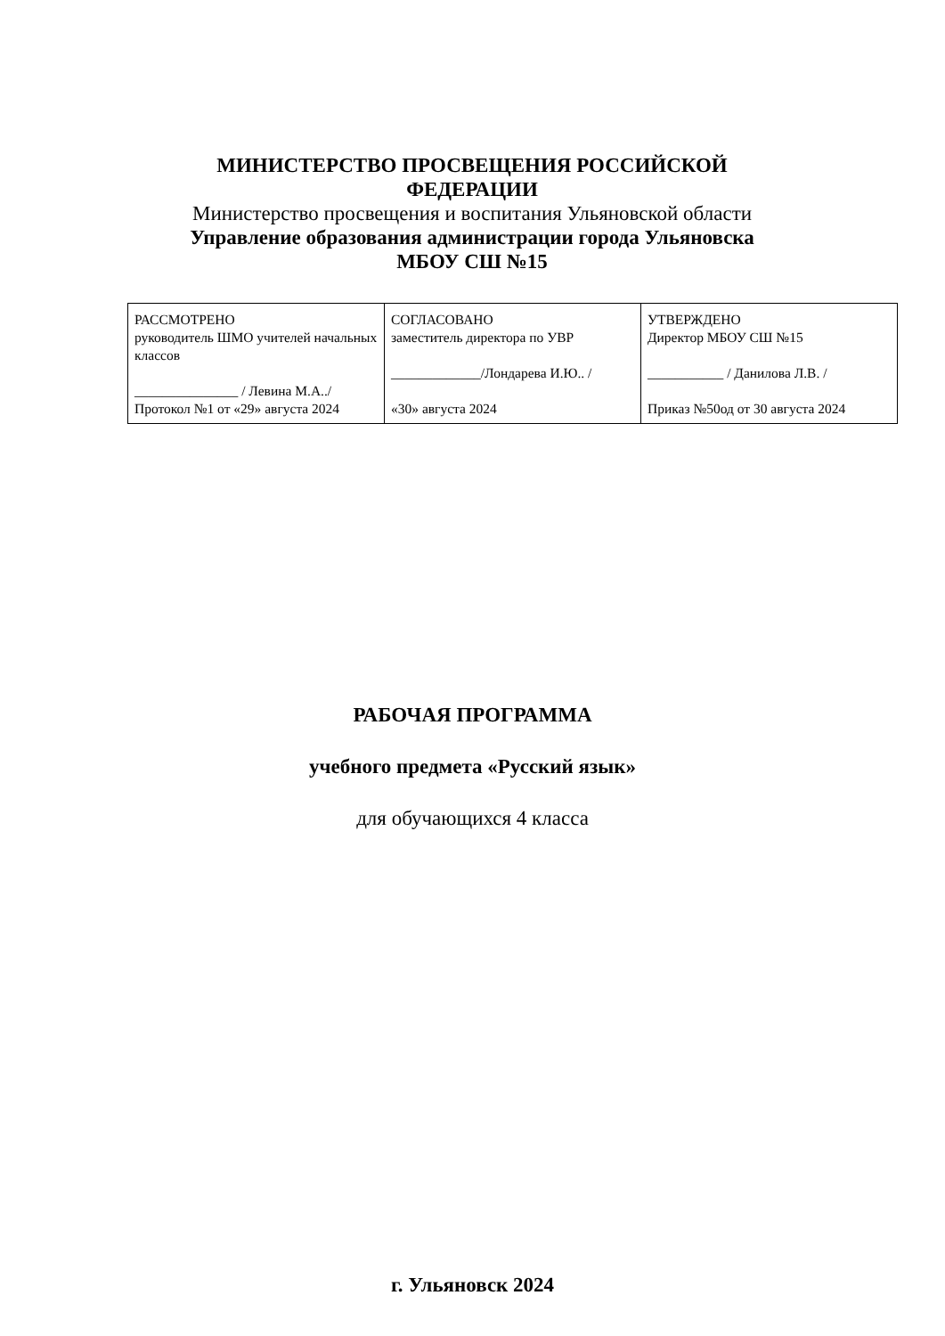МИНИСТЕРСТВО ПРОСВЕЩЕНИЯ РОССИЙСКОЙ
ФЕДЕРАЦИИ
Министерство просвещения и воспитания Ульяновской области
Управление образования администрации города Ульяновска
МБОУ СШ №15
| РАССМОТРЕНО руководитель ШМО учителей начальных классов _______________ / Левина М.А../ Протокол №1 от «29» августа 2024 | СОГЛАСОВАНО заместитель директора по УВР _____________/Лондарева И.Ю.. / «30» августа 2024 | УТВЕРЖДЕНО Директор МБОУ СШ №15 ___________ / Данилова Л.В. / Приказ №50од от 30 августа 2024 |
РАБОЧАЯ ПРОГРАММА
учебного предмета «Русский язык»
для обучающихся 4 класса
г. Ульяновск 2024